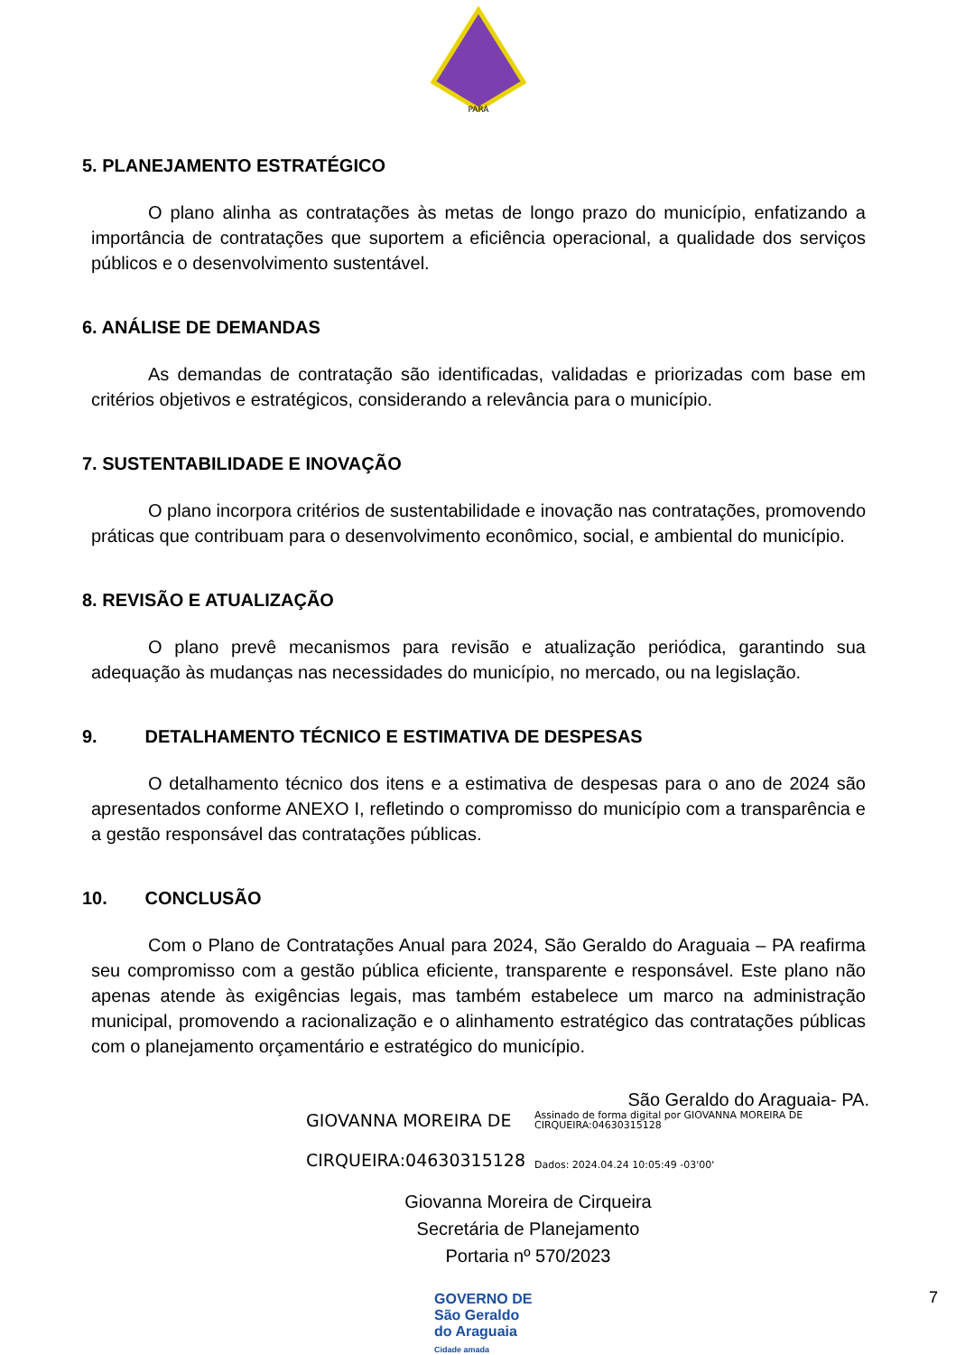PARÁ
5. PLANEJAMENTO ESTRATÉGICO
O plano alinha as contratações às metas de longo prazo do município, enfatizando a importância de contratações que suportem a eficiência operacional, a qualidade dos serviços públicos e o desenvolvimento sustentável.
6. ANÁLISE DE DEMANDAS
As demandas de contratação são identificadas, validadas e priorizadas com base em critérios objetivos e estratégicos, considerando a relevância para o município.
7. SUSTENTABILIDADE E INOVAÇÃO
O plano incorpora critérios de sustentabilidade e inovação nas contratações, promovendo práticas que contribuam para o desenvolvimento econômico, social, e ambiental do município.
8. REVISÃO E ATUALIZAÇÃO
O plano prevê mecanismos para revisão e atualização periódica, garantindo sua adequação às mudanças nas necessidades do município, no mercado, ou na legislação.
9. DETALHAMENTO TÉCNICO E ESTIMATIVA DE DESPESAS
O detalhamento técnico dos itens e a estimativa de despesas para o ano de 2024 são apresentados conforme ANEXO I, refletindo o compromisso do município com a transparência e a gestão responsável das contratações públicas.
10. CONCLUSÃO
Com o Plano de Contratações Anual para 2024, São Geraldo do Araguaia – PA reafirma seu compromisso com a gestão pública eficiente, transparente e responsável. Este plano não apenas atende às exigências legais, mas também estabelece um marco na administração municipal, promovendo a racionalização e o alinhamento estratégico das contratações públicas com o planejamento orçamentário e estratégico do município.
São Geraldo do Araguaia- PA.
GIOVANNA MOREIRA DE
CIRQUEIRA:04630315128
Assinado de forma digital por GIOVANNA MOREIRA DE CIRQUEIRA:04630315128
Dados: 2024.04.24 10:05:49 -03'00'
Giovanna Moreira de Cirqueira
Secretária de Planejamento
Portaria nº 570/2023
GOVERNO DE
São Geraldo
do Araguaia
Cidade amada
7